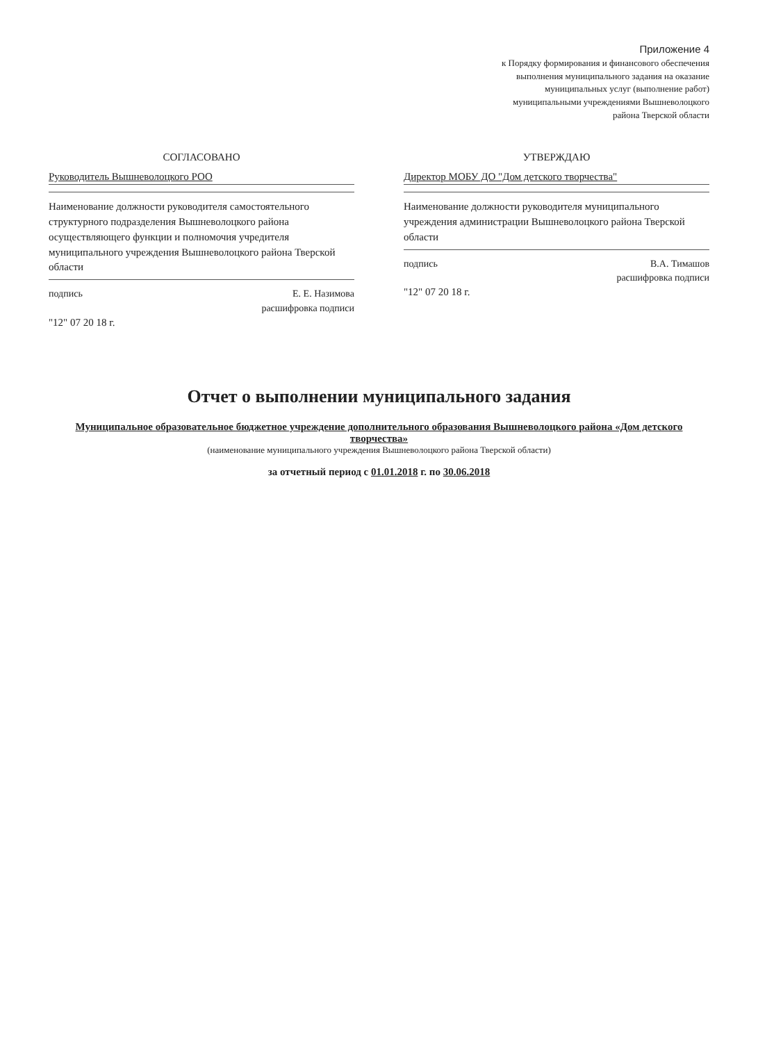Приложение 4
к Порядку формирования и финансового обеспечения выполнения муниципального задания на оказание муниципальных услуг (выполнение работ) муниципальными учреждениями Вышневолоцкого района Тверской области
СОГЛАСОВАНО
Руководитель Вышневолоцкого РОО
Наименование должности руководителя самостоятельного структурного подразделения Вышневолоцкого района осуществляющего функции и полномочия учредителя муниципального учреждения Вышневолоцкого района Тверской области
подпись Е. Е. Назимова
расшифровка подписи
"12" 07 20 18 г.
УТВЕРЖДАЮ
Директор МОБУ ДО "Дом детского творчества"
Наименование должности руководителя муниципального учреждения администрации Вышневолоцкого района Тверской области
подпись В.А. Тимашов
расшифровка подписи
"12" 07 20 18 г.
Отчет о выполнении муниципального задания
Муниципальное образовательное бюджетное учреждение дополнительного образования Вышневолоцкого района «Дом детского творчества»
(наименование муниципального учреждения Вышневолоцкого района Тверской области)
за отчетный период с 01.01.2018 г. по 30.06.2018